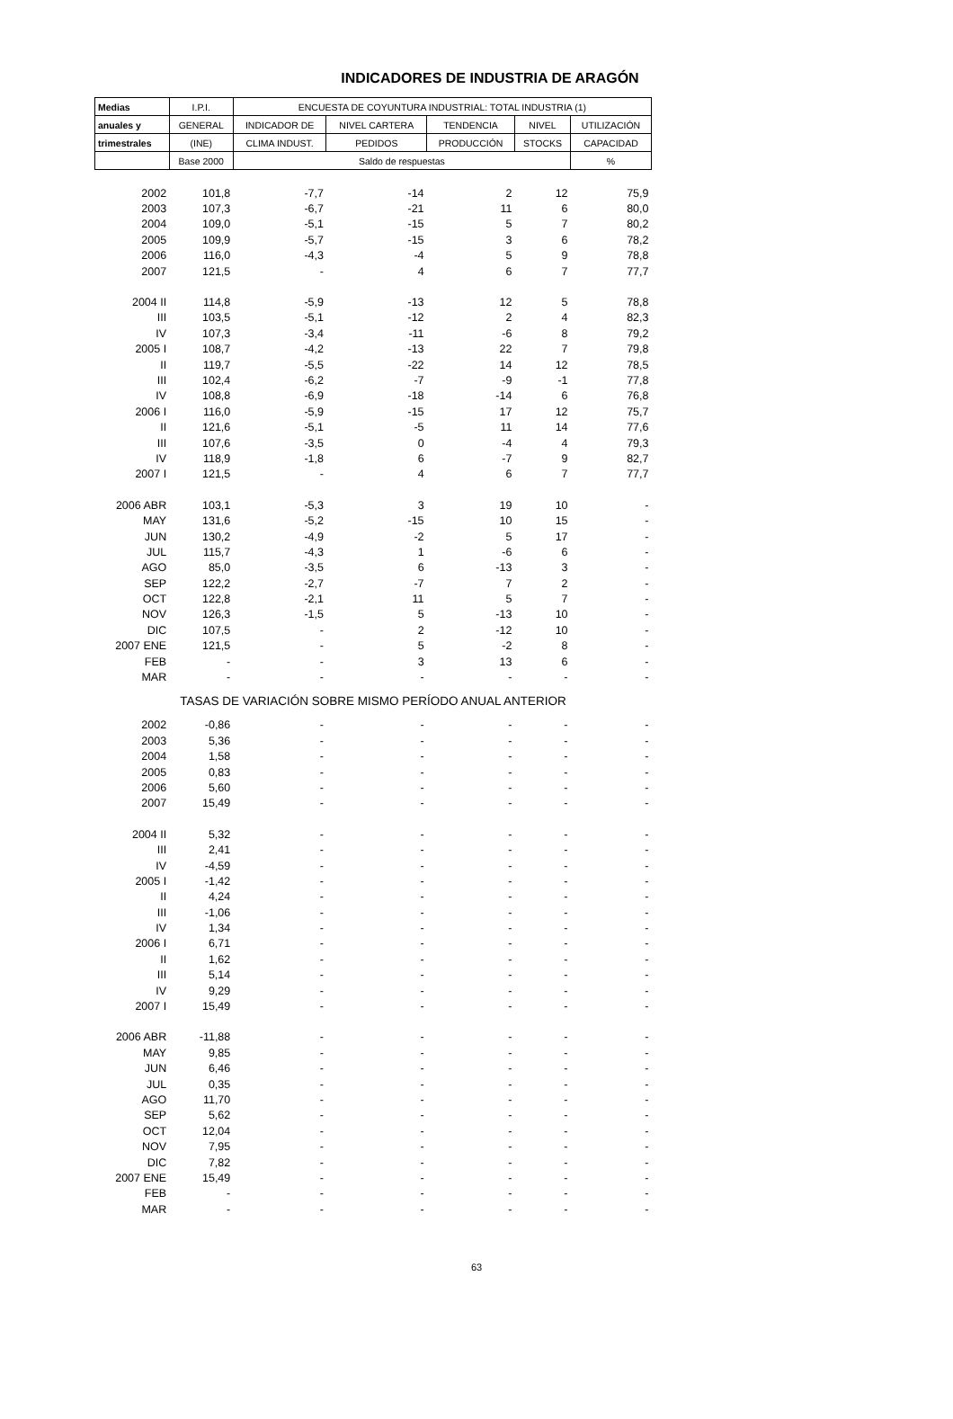INDICADORES DE INDUSTRIA DE ARAGÓN
| Medias | I.P.I. | ENCUESTA DE COYUNTURA INDUSTRIAL: TOTAL INDUSTRIA (1) | | | | |
| --- | --- | --- | --- | --- | --- | --- |
| anuales y | GENERAL | INDICADOR DE | NIVEL CARTERA | TENDENCIA | NIVEL | UTILIZACIÓN |
| trimestrales | (INE) | CLIMA INDUST. | PEDIDOS | PRODUCCIÓN | STOCKS | CAPACIDAD |
| | Base 2000 | Saldo de respuestas | | | | % |
| 2002 | 101,8 | -7,7 | -14 | 2 | 12 | 75,9 |
| 2003 | 107,3 | -6,7 | -21 | 11 | 6 | 80,0 |
| 2004 | 109,0 | -5,1 | -15 | 5 | 7 | 80,2 |
| 2005 | 109,9 | -5,7 | -15 | 3 | 6 | 78,2 |
| 2006 | 116,0 | -4,3 | -4 | 5 | 9 | 78,8 |
| 2007 | 121,5 | - | 4 | 6 | 7 | 77,7 |
| 2004 II | 114,8 | -5,9 | -13 | 12 | 5 | 78,8 |
| III | 103,5 | -5,1 | -12 | 2 | 4 | 82,3 |
| IV | 107,3 | -3,4 | -11 | -6 | 8 | 79,2 |
| 2005 I | 108,7 | -4,2 | -13 | 22 | 7 | 79,8 |
| II | 119,7 | -5,5 | -22 | 14 | 12 | 78,5 |
| III | 102,4 | -6,2 | -7 | -9 | -1 | 77,8 |
| IV | 108,8 | -6,9 | -18 | -14 | 6 | 76,8 |
| 2006 I | 116,0 | -5,9 | -15 | 17 | 12 | 75,7 |
| II | 121,6 | -5,1 | -5 | 11 | 14 | 77,6 |
| III | 107,6 | -3,5 | 0 | -4 | 4 | 79,3 |
| IV | 118,9 | -1,8 | 6 | -7 | 9 | 82,7 |
| 2007 I | 121,5 | - | 4 | 6 | 7 | 77,7 |
| 2006 ABR | 103,1 | -5,3 | 3 | 19 | 10 | - |
| MAY | 131,6 | -5,2 | -15 | 10 | 15 | - |
| JUN | 130,2 | -4,9 | -2 | 5 | 17 | - |
| JUL | 115,7 | -4,3 | 1 | -6 | 6 | - |
| AGO | 85,0 | -3,5 | 6 | -13 | 3 | - |
| SEP | 122,2 | -2,7 | -7 | 7 | 2 | - |
| OCT | 122,8 | -2,1 | 11 | 5 | 7 | - |
| NOV | 126,3 | -1,5 | 5 | -13 | 10 | - |
| DIC | 107,5 | - | 2 | -12 | 10 | - |
| 2007 ENE | 121,5 | - | 5 | -2 | 8 | - |
| FEB | - | - | 3 | 13 | 6 | - |
| MAR | - | - | - | - | - | - |
| TASAS DE VARIACIÓN SOBRE MISMO PERÍODO ANUAL ANTERIOR | | | | | | |
| 2002 | -0,86 | - | - | - | - | - |
| 2003 | 5,36 | - | - | - | - | - |
| 2004 | 1,58 | - | - | - | - | - |
| 2005 | 0,83 | - | - | - | - | - |
| 2006 | 5,60 | - | - | - | - | - |
| 2007 | 15,49 | - | - | - | - | - |
| 2004 II | 5,32 | - | - | - | - | - |
| III | 2,41 | - | - | - | - | - |
| IV | -4,59 | - | - | - | - | - |
| 2005 I | -1,42 | - | - | - | - | - |
| II | 4,24 | - | - | - | - | - |
| III | -1,06 | - | - | - | - | - |
| IV | 1,34 | - | - | - | - | - |
| 2006 I | 6,71 | - | - | - | - | - |
| II | 1,62 | - | - | - | - | - |
| III | 5,14 | - | - | - | - | - |
| IV | 9,29 | - | - | - | - | - |
| 2007 I | 15,49 | - | - | - | - | - |
| 2006 ABR | -11,88 | - | - | - | - | - |
| MAY | 9,85 | - | - | - | - | - |
| JUN | 6,46 | - | - | - | - | - |
| JUL | 0,35 | - | - | - | - | - |
| AGO | 11,70 | - | - | - | - | - |
| SEP | 5,62 | - | - | - | - | - |
| OCT | 12,04 | - | - | - | - | - |
| NOV | 7,95 | - | - | - | - | - |
| DIC | 7,82 | - | - | - | - | - |
| 2007 ENE | 15,49 | - | - | - | - | - |
| FEB | - | - | - | - | - | - |
| MAR | - | - | - | - | - | - |
63